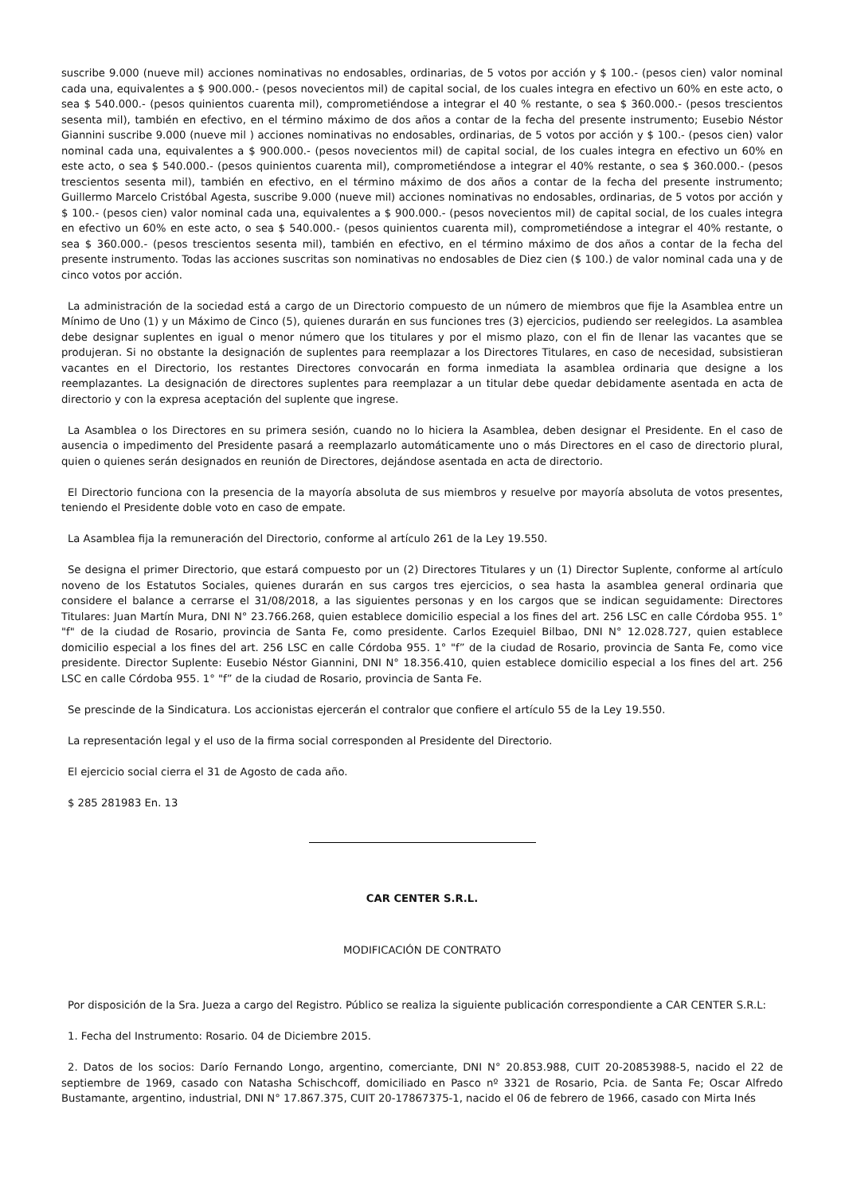suscribe 9.000 (nueve mil) acciones nominativas no endosables, ordinarias, de 5 votos por acción y $ 100.- (pesos cien) valor nominal cada una, equivalentes a $ 900.000.- (pesos novecientos mil) de capital social, de los cuales integra en efectivo un 60% en este acto, o sea $ 540.000.- (pesos quinientos cuarenta mil), comprometiéndose a integrar el 40 % restante, o sea $ 360.000.- (pesos trescientos sesenta mil), también en efectivo, en el término máximo de dos años a contar de la fecha del presente instrumento; Eusebio Néstor Giannini suscribe 9.000 (nueve mil ) acciones nominativas no endosables, ordinarias, de 5 votos por acción y $ 100.- (pesos cien) valor nominal cada una, equivalentes a $ 900.000.- (pesos novecientos mil) de capital social, de los cuales integra en efectivo un 60% en este acto, o sea $ 540.000.- (pesos quinientos cuarenta mil), comprometiéndose a integrar el 40% restante, o sea $ 360.000.- (pesos trescientos sesenta mil), también en efectivo, en el término máximo de dos años a contar de la fecha del presente instrumento; Guillermo Marcelo Cristóbal Agesta, suscribe 9.000 (nueve mil) acciones nominativas no endosables, ordinarias, de 5 votos por acción y $ 100.- (pesos cien) valor nominal cada una, equivalentes a $ 900.000.- (pesos novecientos mil) de capital social, de los cuales integra en efectivo un 60% en este acto, o sea $ 540.000.- (pesos quinientos cuarenta mil), comprometiéndose a integrar el 40% restante, o sea $ 360.000.- (pesos trescientos sesenta mil), también en efectivo, en el término máximo de dos años a contar de la fecha del presente instrumento. Todas las acciones suscritas son nominativas no endosables de Diez cien ($ 100.) de valor nominal cada una y de cinco votos por acción.
La administración de la sociedad está a cargo de un Directorio compuesto de un número de miembros que fije la Asamblea entre un Mínimo de Uno (1) y un Máximo de Cinco (5), quienes durarán en sus funciones tres (3) ejercicios, pudiendo ser reelegidos. La asamblea debe designar suplentes en igual o menor número que los titulares y por el mismo plazo, con el fin de llenar las vacantes que se produjeran. Si no obstante la designación de suplentes para reemplazar a los Directores Titulares, en caso de necesidad, subsistieran vacantes en el Directorio, los restantes Directores convocarán en forma inmediata la asamblea ordinaria que designe a los reemplazantes. La designación de directores suplentes para reemplazar a un titular debe quedar debidamente asentada en acta de directorio y con la expresa aceptación del suplente que ingrese.
La Asamblea o los Directores en su primera sesión, cuando no lo hiciera la Asamblea, deben designar el Presidente. En el caso de ausencia o impedimento del Presidente pasará a reemplazarlo automáticamente uno o más Directores en el caso de directorio plural, quien o quienes serán designados en reunión de Directores, dejándose asentada en acta de directorio.
El Directorio funciona con la presencia de la mayoría absoluta de sus miembros y resuelve por mayoría absoluta de votos presentes, teniendo el Presidente doble voto en caso de empate.
La Asamblea fija la remuneración del Directorio, conforme al artículo 261 de la Ley 19.550.
Se designa el primer Directorio, que estará compuesto por un (2) Directores Titulares y un (1) Director Suplente, conforme al artículo noveno de los Estatutos Sociales, quienes durarán en sus cargos tres ejercicios, o sea hasta la asamblea general ordinaria que considere el balance a cerrarse el 31/08/2018, a las siguientes personas y en los cargos que se indican seguidamente: Directores Titulares: Juan Martín Mura, DNI N° 23.766.268, quien establece domicilio especial a los fines del art. 256 LSC en calle Córdoba 955. 1° "f" de la ciudad de Rosario, provincia de Santa Fe, como presidente. Carlos Ezequiel Bilbao, DNI N° 12.028.727, quien establece domicilio especial a los fines del art. 256 LSC en calle Córdoba 955. 1° "f” de la ciudad de Rosario, provincia de Santa Fe, como vice presidente. Director Suplente: Eusebio Néstor Giannini, DNI N° 18.356.410, quien establece domicilio especial a los fines del art. 256 LSC en calle Córdoba 955. 1° "f” de la ciudad de Rosario, provincia de Santa Fe.
Se prescinde de la Sindicatura. Los accionistas ejercerán el contralor que confiere el artículo 55 de la Ley 19.550.
La representación legal y el uso de la firma social corresponden al Presidente del Directorio.
El ejercicio social cierra el 31 de Agosto de cada año.
$ 285 281983 En. 13
CAR CENTER S.R.L.
MODIFICACIÓN DE CONTRATO
Por disposición de la Sra. Jueza a cargo del Registro. Público se realiza la siguiente publicación correspondiente a CAR CENTER S.R.L:
1. Fecha del Instrumento: Rosario. 04 de Diciembre 2015.
2. Datos de los socios: Darío Fernando Longo, argentino, comerciante, DNI N° 20.853.988, CUIT 20-20853988-5, nacido el 22 de septiembre de 1969, casado con Natasha Schischcoff, domiciliado en Pasco nº 3321 de Rosario, Pcia. de Santa Fe; Oscar Alfredo Bustamante, argentino, industrial, DNI N° 17.867.375, CUIT 20-17867375-1, nacido el 06 de febrero de 1966, casado con Mirta Inés